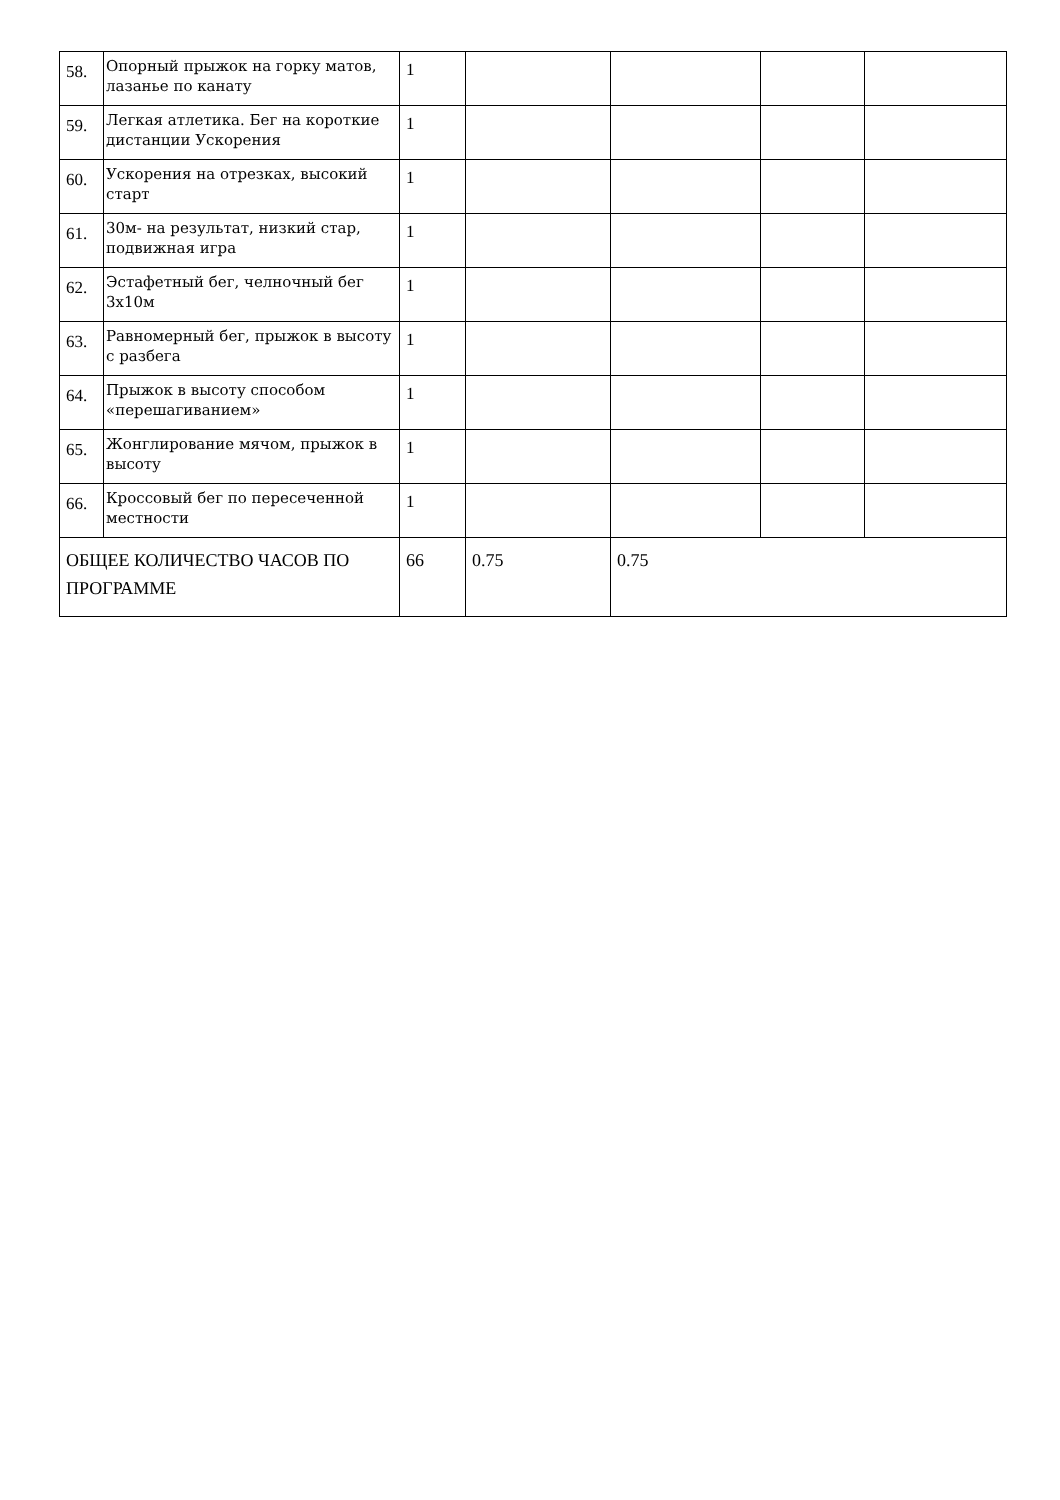| 58. | Опорный прыжок на горку матов, лазанье по канату | 1 | | | | |
| 59. | Легкая атлетика. Бег на короткие дистанции Ускорения | 1 | | | | |
| 60. | Ускорения на отрезках, высокий старт | 1 | | | | |
| 61. | 30м- на результат, низкий стар, подвижная игра | 1 | | | | |
| 62. | Эстафетный бег, челночный бег 3х10м | 1 | | | | |
| 63. | Равномерный бег, прыжок в высоту с разбега | 1 | | | | |
| 64. | Прыжок в высоту способом «перешагиванием» | 1 | | | | |
| 65. | Жонглирование мячом, прыжок в высоту | 1 | | | | |
| 66. | Кроссовый бег по пересеченной местности | 1 | | | | |
| ОБЩЕЕ КОЛИЧЕСТВО ЧАСОВ ПО ПРОГРАММЕ | | 66 | 0.75 | 0.75 | | |